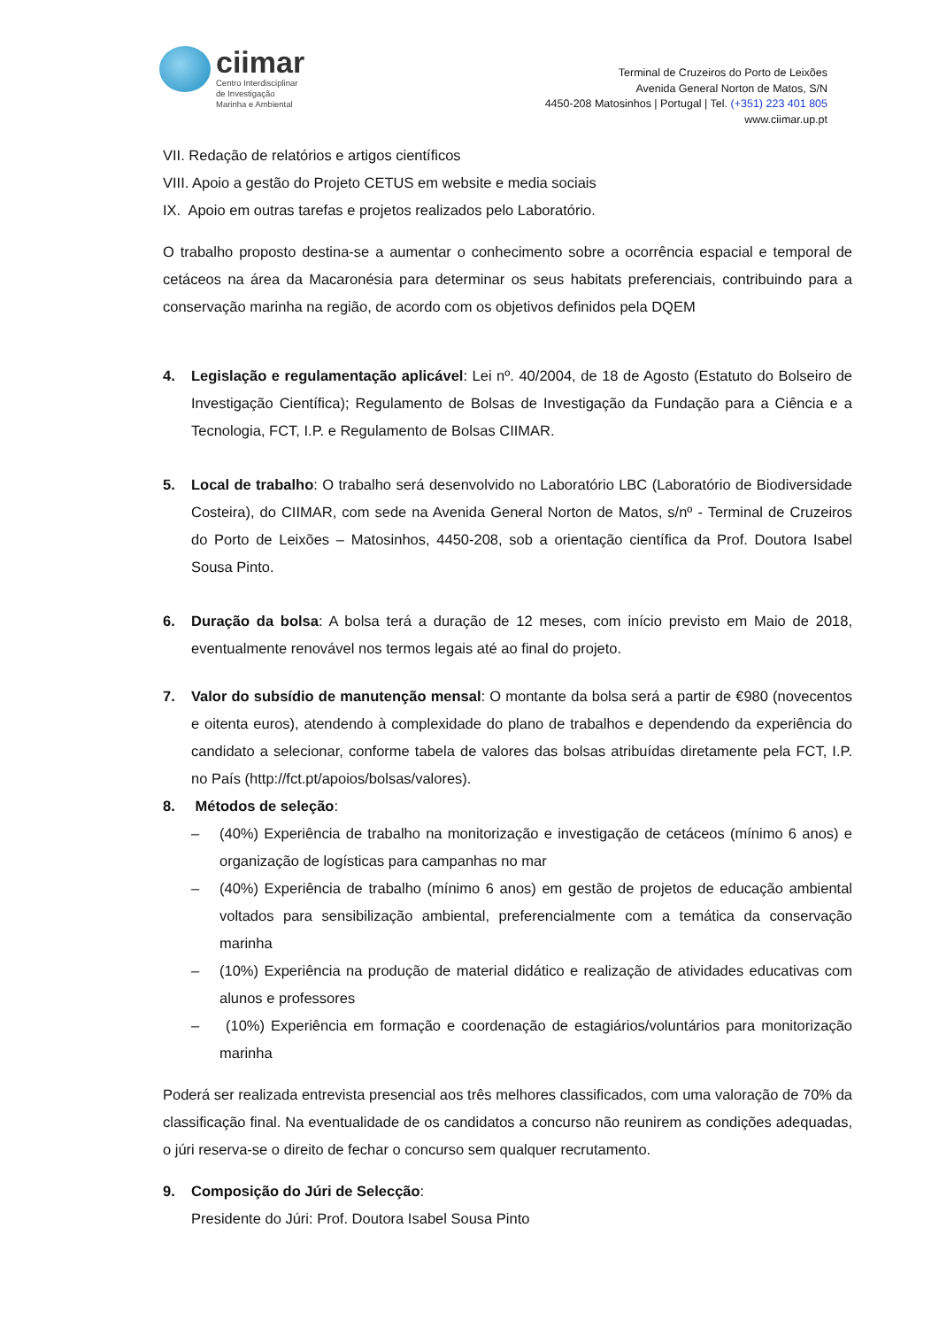ciimar
Centro Interdisciplinar
de Investigação
Marinha e Ambiental
Terminal de Cruzeiros do Porto de Leixões
Avenida General Norton de Matos, S/N
4450-208 Matosinhos | Portugal | Tel. (+351) 223 401 805
www.ciimar.up.pt
VII. Redação de relatórios e artigos científicos
VIII. Apoio a gestão do Projeto CETUS em website e media sociais
IX. Apoio em outras tarefas e projetos realizados pelo Laboratório.
O trabalho proposto destina-se a aumentar o conhecimento sobre a ocorrência espacial e temporal de cetáceos na área da Macaronésia para determinar os seus habitats preferenciais, contribuindo para a conservação marinha na região, de acordo com os objetivos definidos pela DQEM
4. Legislação e regulamentação aplicável: Lei nº. 40/2004, de 18 de Agosto (Estatuto do Bolseiro de Investigação Científica); Regulamento de Bolsas de Investigação da Fundação para a Ciência e a Tecnologia, FCT, I.P. e Regulamento de Bolsas CIIMAR.
5. Local de trabalho: O trabalho será desenvolvido no Laboratório LBC (Laboratório de Biodiversidade Costeira), do CIIMAR, com sede na Avenida General Norton de Matos, s/nº - Terminal de Cruzeiros do Porto de Leixões – Matosinhos, 4450-208, sob a orientação científica da Prof. Doutora Isabel Sousa Pinto.
6. Duração da bolsa: A bolsa terá a duração de 12 meses, com início previsto em Maio de 2018, eventualmente renovável nos termos legais até ao final do projeto.
7. Valor do subsídio de manutenção mensal: O montante da bolsa será a partir de €980 (novecentos e oitenta euros), atendendo à complexidade do plano de trabalhos e dependendo da experiência do candidato a selecionar, conforme tabela de valores das bolsas atribuídas diretamente pela FCT, I.P. no País (http://fct.pt/apoios/bolsas/valores).
8. Métodos de seleção:
– (40%) Experiência de trabalho na monitorização e investigação de cetáceos (mínimo 6 anos) e organização de logísticas para campanhas no mar
– (40%) Experiência de trabalho (mínimo 6 anos) em gestão de projetos de educação ambiental voltados para sensibilização ambiental, preferencialmente com a temática da conservação marinha
– (10%) Experiência na produção de material didático e realização de atividades educativas com alunos e professores
– (10%) Experiência em formação e coordenação de estagiários/voluntários para monitorização marinha
Poderá ser realizada entrevista presencial aos três melhores classificados, com uma valoração de 70% da classificação final. Na eventualidade de os candidatos a concurso não reunirem as condições adequadas, o júri reserva-se o direito de fechar o concurso sem qualquer recrutamento.
9. Composição do Júri de Selecção:
Presidente do Júri: Prof. Doutora Isabel Sousa Pinto